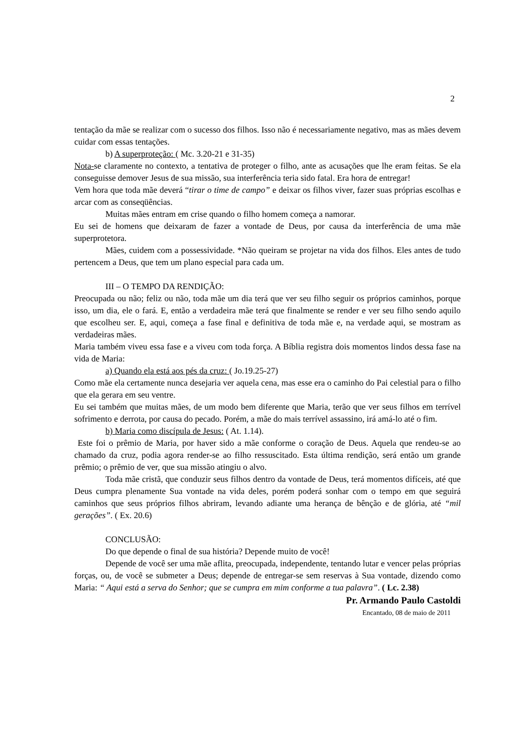2
tentação da mãe se realizar com o sucesso dos filhos. Isso não é necessariamente negativo, mas as mães devem cuidar com essas tentações.
b) A superproteção: ( Mc. 3.20-21 e 31-35)
Nota-se claramente no contexto, a tentativa de proteger o filho, ante as acusações que lhe eram feitas. Se ela conseguisse demover Jesus de sua missão, sua interferência teria sido fatal. Era hora de entregar!
Vem hora que toda mãe deverá “tirar o time de campo” e deixar os filhos viver, fazer suas próprias escolhas e arcar com as conseqüências.
Muitas mães entram em crise quando o filho homem começa a namorar.
Eu sei de homens que deixaram de fazer a vontade de Deus, por causa da interferência de uma mãe superprotetora.
Mães, cuidem com a possessividade. *Não queiram se projetar na vida dos filhos. Eles antes de tudo pertencem a Deus, que tem um plano especial para cada um.
III – O TEMPO DA RENDIÇÃO:
Preocupada ou não; feliz ou não, toda mãe um dia terá que ver seu filho seguir os próprios caminhos, porque isso, um dia, ele o fará. E, então a verdadeira mãe terá que finalmente se render e ver seu filho sendo aquilo que escolheu ser. E, aqui, começa a fase final e definitiva de toda mãe e, na verdade aqui, se mostram as verdadeiras mães.
Maria também viveu essa fase e a viveu com toda força. A Bíblia registra dois momentos lindos dessa fase na vida de Maria:
a) Quando ela está aos pés da cruz: ( Jo.19.25-27)
Como mãe ela certamente nunca desejaria ver aquela cena, mas esse era o caminho do Pai celestial para o filho que ela gerara em seu ventre.
Eu sei também que muitas mães, de um modo bem diferente que Maria, terão que ver seus filhos em terrível sofrimento e derrota, por causa do pecado. Porém, a mãe do mais terrível assassino, irá amá-lo até o fim.
b) Maria como discípula de Jesus: ( At. 1.14).
Este foi o prêmio de Maria, por haver sido a mãe conforme o coração de Deus. Aquela que rendeu-se ao chamado da cruz, podia agora render-se ao filho ressuscitado. Esta última rendição, será então um grande prêmio; o prêmio de ver, que sua missão atingiu o alvo.
Toda mãe cristã, que conduzir seus filhos dentro da vontade de Deus, terá momentos difíceis, até que Deus cumpra plenamente Sua vontade na vida deles, porém poderá sonhar com o tempo em que seguirá caminhos que seus próprios filhos abriram, levando adiante uma herança de bênção e de glória, até “mil gerações”. ( Ex. 20.6)
CONCLUSÃO:
Do que depende o final de sua história? Depende muito de você!
Depende de você ser uma mãe aflita, preocupada, independente, tentando lutar e vencer pelas próprias forças, ou, de você se submeter a Deus; depende de entregar-se sem reservas à Sua vontade, dizendo como Maria: “ Aqui está a serva do Senhor; que se cumpra em mim conforme a tua palavra”. ( Lc. 2.38)
Pr. Armando Paulo Castoldi
Encantado, 08 de maio de 2011